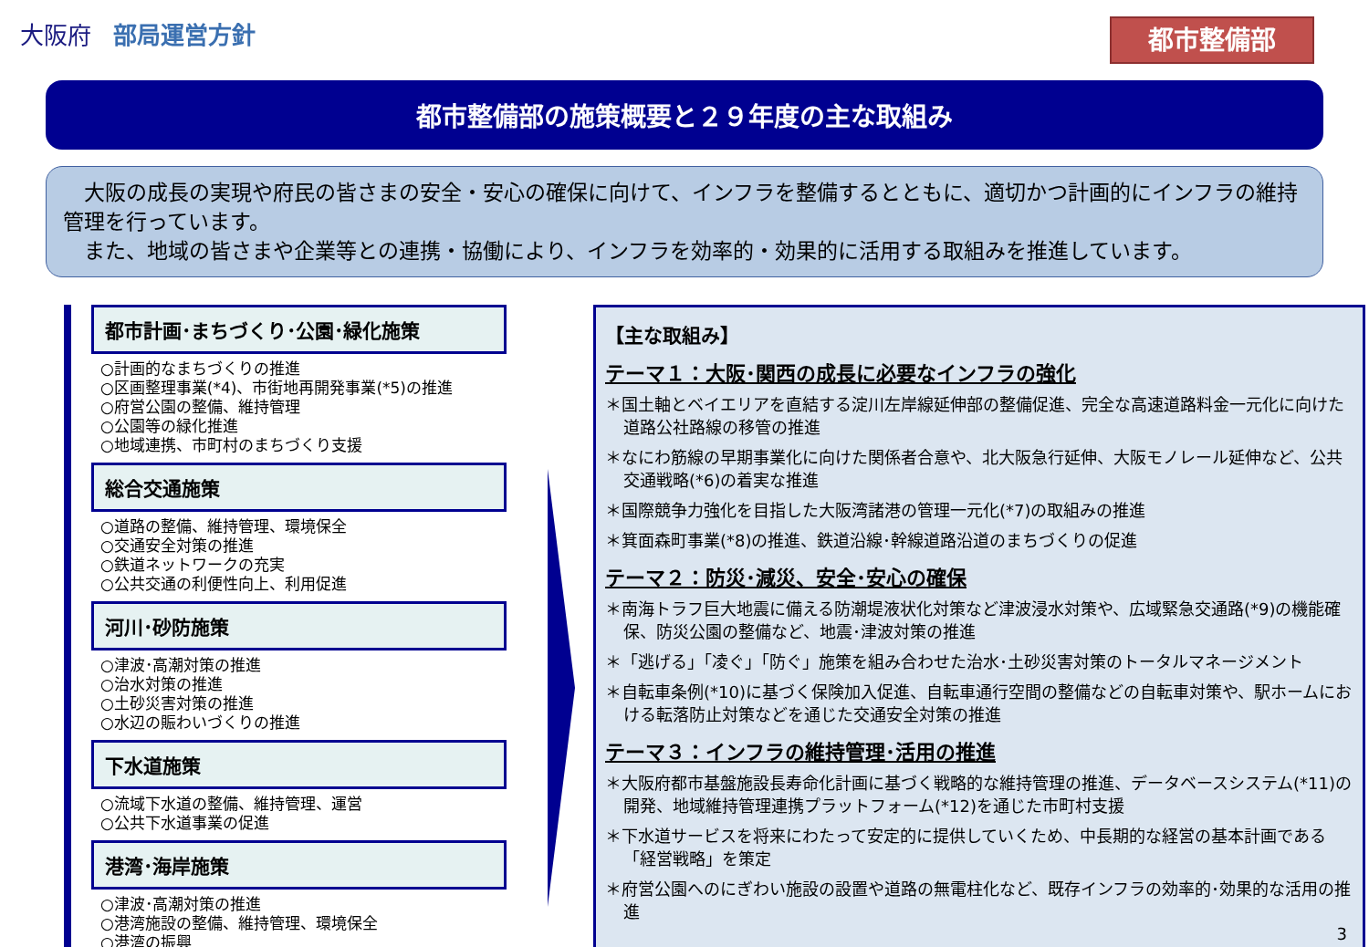大阪府 部局運営方針
都市整備部
都市整備部の施策概要と２９年度の主な取組み
　大阪の成長の実現や府民の皆さまの安全・安心の確保に向けて、インフラを整備するとともに、適切かつ計画的にインフラの維持管理を行っています。
　また、地域の皆さまや企業等との連携・協働により、インフラを効率的・効果的に活用する取組みを推進しています。
都市計画･まちづくり･公園･緑化施策
○計画的なまちづくりの推進
○区画整理事業(*4)、市街地再開発事業(*5)の推進
○府営公園の整備、維持管理
○公園等の緑化推進
○地域連携、市町村のまちづくり支援
総合交通施策
○道路の整備、維持管理、環境保全
○交通安全対策の推進
○鉄道ネットワークの充実
○公共交通の利便性向上、利用促進
河川･砂防施策
○津波･高潮対策の推進
○治水対策の推進
○土砂災害対策の推進
○水辺の賑わいづくりの推進
下水道施策
○流域下水道の整備、維持管理、運営
○公共下水道事業の促進
港湾･海岸施策
○津波･高潮対策の推進
○港湾施設の整備、維持管理、環境保全
○港湾の振興
【主な取組み】
テーマ１：大阪･関西の成長に必要なインフラの強化
＊国土軸とベイエリアを直結する淀川左岸線延伸部の整備促進、完全な高速道路料金一元化に向けた道路公社路線の移管の推進
＊なにわ筋線の早期事業化に向けた関係者合意や、北大阪急行延伸、大阪モノレール延伸など、公共交通戦略(*6)の着実な推進
＊国際競争力強化を目指した大阪湾諸港の管理一元化(*7)の取組みの推進
＊箕面森町事業(*8)の推進、鉄道沿線･幹線道路沿道のまちづくりの促進
テーマ２：防災･減災、安全･安心の確保
＊南海トラフ巨大地震に備える防潮堤液状化対策など津波浸水対策や、広域緊急交通路(*9)の機能確保、防災公園の整備など、地震･津波対策の推進
＊「逃げる」「凌ぐ」「防ぐ」施策を組み合わせた治水･土砂災害対策のトータルマネージメント
＊自転車条例(*10)に基づく保険加入促進、自転車通行空間の整備などの自転車対策や、駅ホームにおける転落防止対策などを通じた交通安全対策の推進
テーマ３：インフラの維持管理･活用の推進
＊大阪府都市基盤施設長寿命化計画に基づく戦略的な維持管理の推進、データベースシステム(*11)の開発、地域維持管理連携プラットフォーム(*12)を通じた市町村支援
＊下水道サービスを将来にわたって安定的に提供していくため、中長期的な経営の基本計画である「経営戦略」を策定
＊府営公園へのにぎわい施設の設置や道路の無電柱化など、既存インフラの効率的･効果的な活用の推進
3